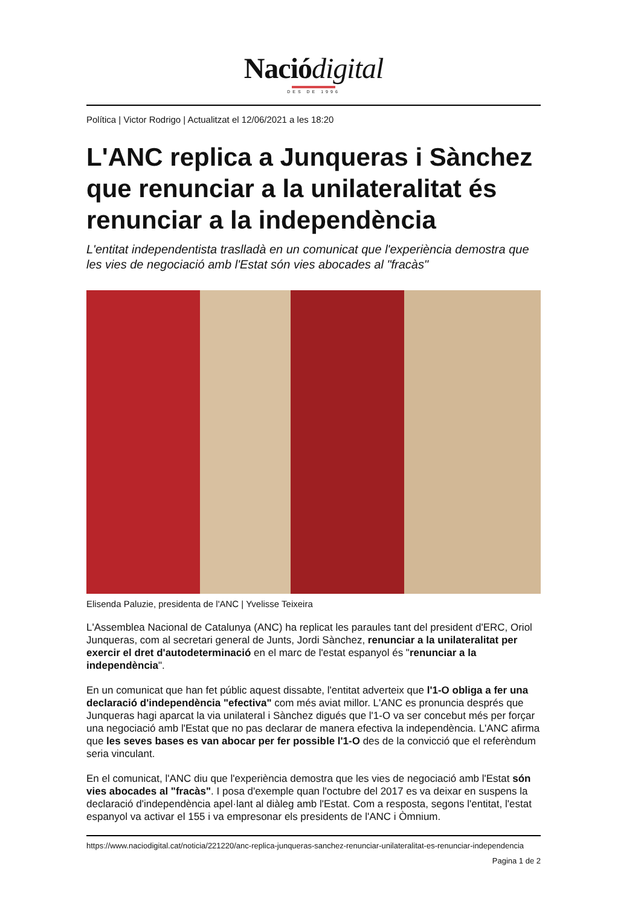Naciódigital
DES DE 1996
Política | Victor Rodrigo | Actualitzat el 12/06/2021 a les 18:20
L'ANC replica a Junqueras i Sànchez que renunciar a la unilateralitat és renunciar a la independència
L'entitat independentista traslladà en un comunicat que l'experiència demostra que les vies de negociació amb l'Estat són vies abocades al "fracàs"
Elisenda Paluzie, presidenta de l'ANC | Yvelisse Teixeira
L'Assemblea Nacional de Catalunya (ANC) ha replicat les paraules tant del president d'ERC, Oriol Junqueras, com al secretari general de Junts, Jordi Sànchez, renunciar a la unilateralitat per exercir el dret d'autodeterminació en el marc de l'estat espanyol és "renunciar a la independència".
En un comunicat que han fet públic aquest dissabte, l'entitat adverteix que l'1-O obliga a fer una declaració d'independència "efectiva" com més aviat millor. L'ANC es pronuncia després que Junqueras hagi aparcat la via unilateral i Sànchez digués que l'1-O va ser concebut més per forçar una negociació amb l'Estat que no pas declarar de manera efectiva la independència. L'ANC afirma que les seves bases es van abocar per fer possible l'1-O des de la convicció que el referèndum seria vinculant.
En el comunicat, l'ANC diu que l'experiència demostra que les vies de negociació amb l'Estat són vies abocades al "fracàs". I posa d'exemple quan l'octubre del 2017 es va deixar en suspens la declaració d'independència apel·lant al diàleg amb l'Estat. Com a resposta, segons l'entitat, l'estat espanyol va activar el 155 i va empresonar els presidents de l'ANC i Òmnium.
https://www.naciodigital.cat/noticia/221220/anc-replica-junqueras-sanchez-renunciar-unilateralitat-es-renunciar-independencia
Pagina 1 de 2